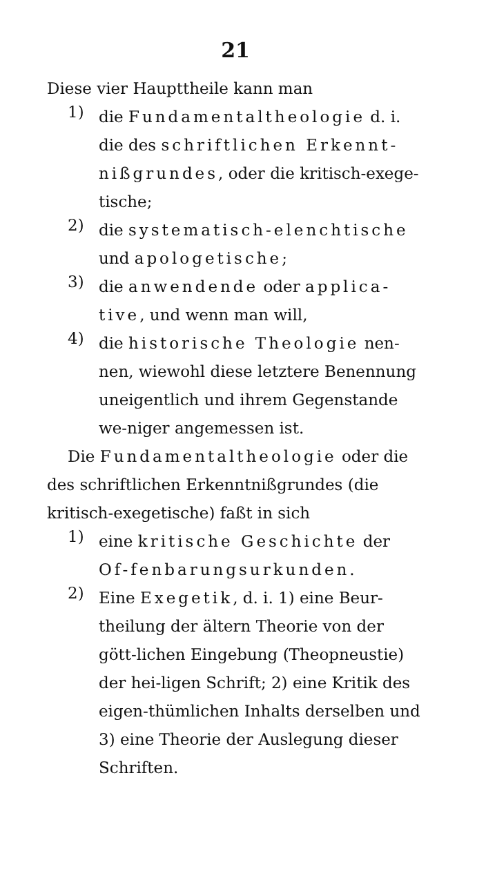21
Diese vier Haupttheile kann man
1)
die Fundamentaltheologie d. i. die des schriftlichen Erkennt-nißgrundes, oder die kritisch-exege-tische;
2)
die systematisch-elenchtische und apologetische;
3)
die anwendende oder applica-tive, und wenn man will,
4)
die historische Theologie nen-nen, wiewohl diese letztere Benennung uneigentlich und ihrem Gegenstande we-niger angemessen ist.
Die Fundamentaltheologie oder die des schriftlichen Erkenntnißgrundes (die kritisch-exegetische) faßt in sich
1)
eine kritische Geschichte der Of-fenbarungsurkunden.
2)
Eine Exegetik, d. i. 1) eine Beur-theilung der ältern Theorie von der gött-lichen Eingebung (Theopneustie) der hei-ligen Schrift; 2) eine Kritik des eigen-thümlichen Inhalts derselben und 3) eine Theorie der Auslegung dieser Schriften.